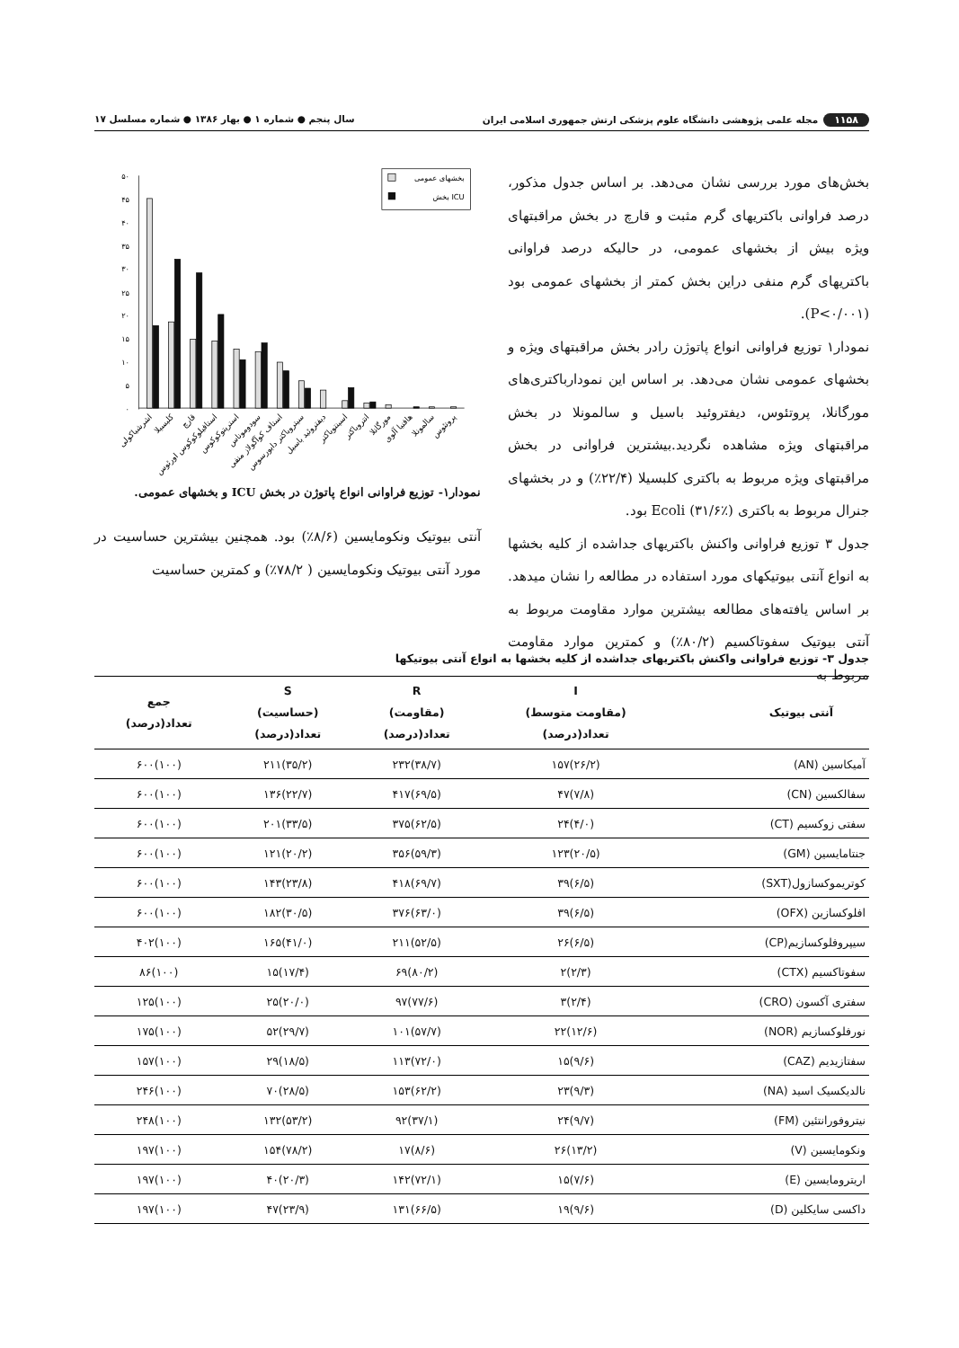۱۱۵۸ مجله علمی پژوهشی دانشگاه علوم پزشکی ارتش جمهوری اسلامی ایران سال پنجم ● شماره ۱ ● بهار ۱۳۸۶ ● شماره مسلسل ۱۷
بخش‌های مورد بررسی نشان می‌دهد. بر اساس جدول مذکور، درصد فراوانی باکتریهای گرم مثبت و قارچ در بخش مراقبتهای ویژه بیش از بخشهای عمومی، در حالیکه درصد فراوانی باکتریهای گرم منفی دراین بخش کمتر از بخشهای عمومی بود (P<۰/۰۰۱).
نمودار۱ توزیع فراوانی انواع پاتوژن رادر بخش مراقبتهای ویژه و بخشهای عمومی نشان می‌دهد. بر اساس این نمودارباکتری‌های مورگانلا، پروتئوس، دیفتروئید باسیل و سالمونلا در بخش مراقبتهای ویژه مشاهده نگردید.بیشترین فراوانی در بخش مراقبتهای ویژه مربوط به باکتری کلبسیلا (۲۲/۴٪) و در بخشهای جنرال مربوط به باکتری Ecoli (۳۱/۶٪) بود.
جدول ۳ توزیع فراوانی واکنش باکتریهای جداشده از کلیه بخشها به انواع آنتی بیوتیکهای مورد استفاده در مطالعه را نشان میدهد. بر اساس یافته‌های مطالعه بیشترین موارد مقاومت مربوط به آنتی بیوتیک سفوتاکسیم (۸۰/۲٪) و کمترین موارد مقاومت مربوط به
۵۰
۴۵
۴۰
۳۵
۳۰
۲۵
۲۰
۱۵
۱۰
۵
۰
بخشهای عمومی
بخش ICU
اشرشیاکولی
کلبسیلا
قارچ
استافیلوکوکوس اورئوس
استرپتوکوکوس
سودوموناس
استاف کوآگولاز منفی
سیتروباکتر دایورسوس
دیفتروئید باسیل
اسینتوباکتر
انتروباکتر
مورگانلا
هافنیا آلوی
سالمونلا
پروتئوس
نمودار۱- توزیع فراوانی انواع پاتوژن در بخش ICU و بخشهای عمومی.
آنتی بیوتیک ونکومایسین (۸/۶٪) بود. همچنین بیشترین حساسیت در مورد آنتی بیوتیک ونکومایسین ( ۷۸/۲٪) و کمترین حساسیت
جدول ۳- توزیع فراوانی واکنش باکتریهای جداشده از کلیه بخشها به انواع آنتی بیوتیکها
| آنتی بیوتیک | I (مقاومت متوسط) تعداد(درصد) | R (مقاومت) تعداد(درصد) | S (حساسیت) تعداد(درصد) | جمع تعداد(درصد) |
| --- | --- | --- | --- | --- |
| آمیکاسین (AN) | (۲۶/۲)۱۵۷ | (۳۸/۷)۲۳۲ | (۳۵/۲)۲۱۱ | (۱۰۰)۶۰۰ |
| سفالکسین (CN) | (۷/۸)۴۷ | (۶۹/۵)۴۱۷ | (۲۲/۷)۱۳۶ | (۱۰۰)۶۰۰ |
| سفتی زوکسیم (CT) | (۴/۰)۲۴ | (۶۲/۵)۳۷۵ | (۳۳/۵)۲۰۱ | (۱۰۰)۶۰۰ |
| جنتامایسین (GM) | (۲۰/۵)۱۲۳ | (۵۹/۳)۳۵۶ | (۲۰/۲)۱۲۱ | (۱۰۰)۶۰۰ |
| کوتریموکسازول(SXT) | (۶/۵)۳۹ | (۶۹/۷)۴۱۸ | (۲۳/۸)۱۴۳ | (۱۰۰)۶۰۰ |
| افلوکسازین (OFX) | (۶/۵)۳۹ | (۶۳/۰)۳۷۶ | (۳۰/۵)۱۸۲ | (۱۰۰)۶۰۰ |
| سیپروفلوکسازیم(CP) | (۶/۵)۲۶ | (۵۲/۵)۲۱۱ | (۴۱/۰)۱۶۵ | (۱۰۰)۴۰۲ |
| سفوتاکسیم (CTX) | (۲/۳)۲ | (۸۰/۲)۶۹ | (۱۷/۴)۱۵ | (۱۰۰)۸۶ |
| سفتری آکسون (CRO) | (۲/۴)۳ | (۷۷/۶)۹۷ | (۲۰/۰)۲۵ | (۱۰۰)۱۲۵ |
| نورفلوکسازیم (NOR) | (۱۲/۶)۲۲ | (۵۷/۷)۱۰۱ | (۲۹/۷)۵۲ | (۱۰۰)۱۷۵ |
| سفتازیدیم (CAZ) | (۹/۶)۱۵ | (۷۲/۰)۱۱۳ | (۱۸/۵)۲۹ | (۱۰۰)۱۵۷ |
| نالدیکسیک اسید (NA) | (۹/۳)۲۳ | (۶۲/۲)۱۵۳ | (۲۸/۵)۷۰ | (۱۰۰)۲۴۶ |
| نیتروفورانتئین (FM) | (۹/۷)۲۴ | (۳۷/۱)۹۲ | (۵۳/۲)۱۳۲ | (۱۰۰)۲۴۸ |
| ونکومایسین (V) | (۱۳/۲)۲۶ | (۸/۶)۱۷ | (۷۸/۲)۱۵۴ | (۱۰۰)۱۹۷ |
| اریترومایسین (E) | (۷/۶)۱۵ | (۷۲/۱)۱۴۲ | (۲۰/۳)۴۰ | (۱۰۰)۱۹۷ |
| داکسی سایکلین (D) | (۹/۶)۱۹ | (۶۶/۵)۱۳۱ | (۲۳/۹)۴۷ | (۱۰۰)۱۹۷ |